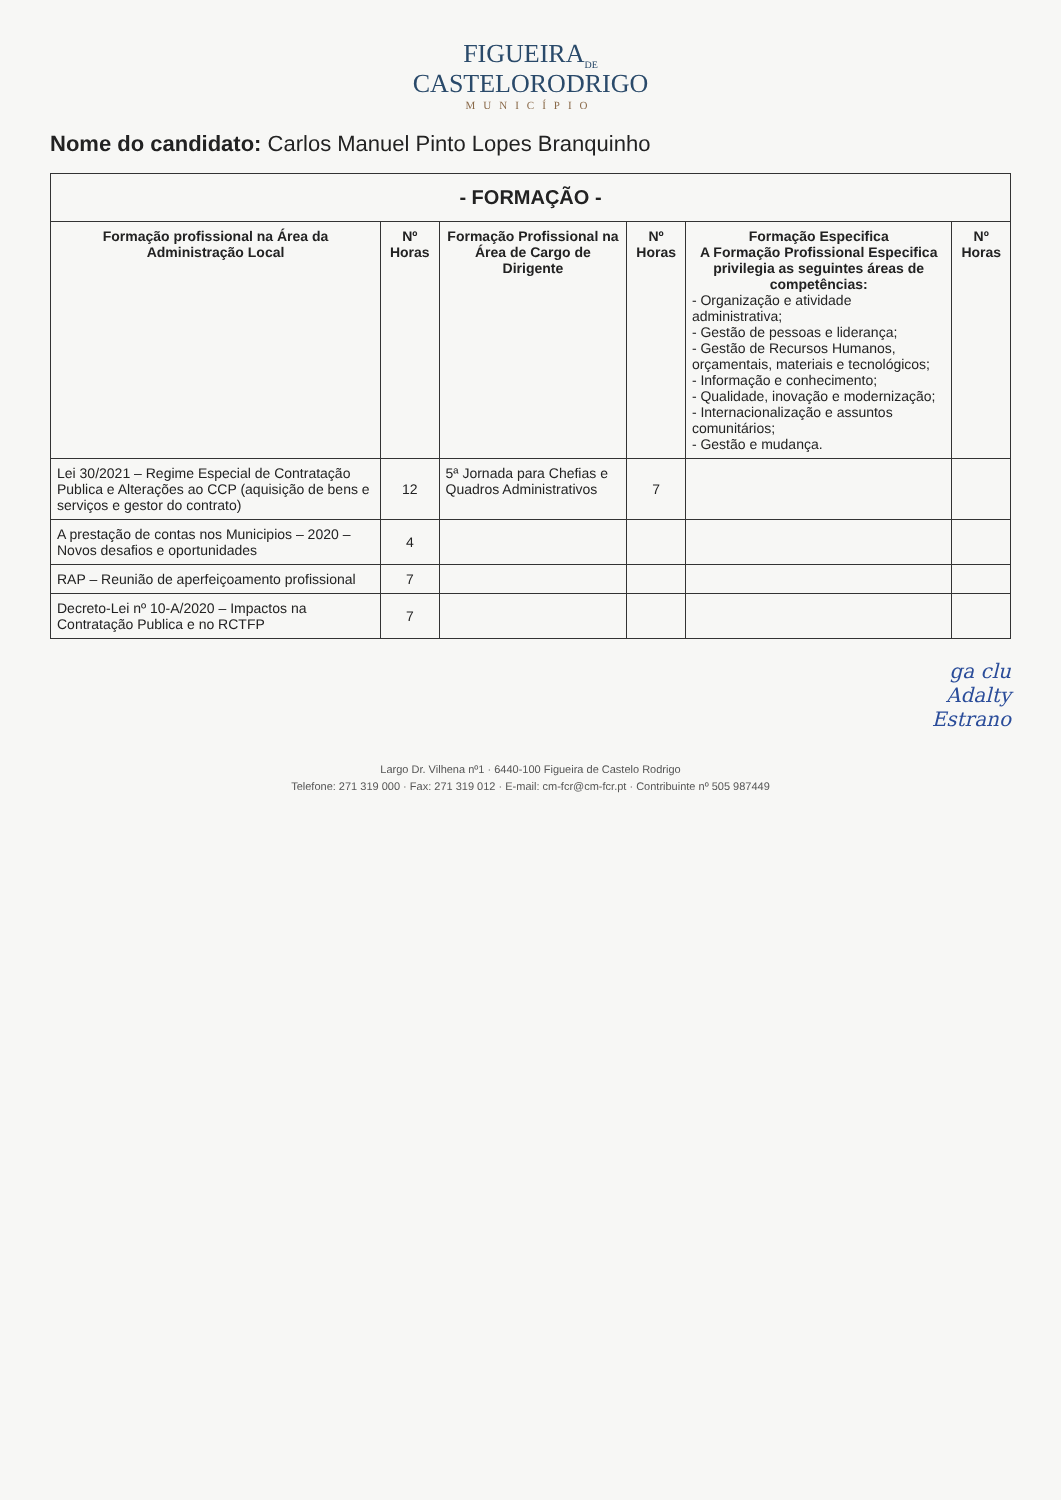FIGUEIRA<sub>DE</sub>
CASTELORODRIGO
MUNICÍPIO
Nome do candidato: Carlos Manuel Pinto Lopes Branquinho
| - FORMAÇÃO - | | | | | |
| --- | --- | --- | --- | --- | --- |
| Formação profissional na Área da Administração Local | Nº Horas | Formação Profissional na Área de Cargo de Dirigente | Nº Horas | Formação Especifica A Formação Profissional Especifica privilegia as seguintes áreas de competências: - Organização e atividade administrativa; - Gestão de pessoas e liderança; - Gestão de Recursos Humanos, orçamentais, materiais e tecnológicos; - Informação e conhecimento; - Qualidade, inovação e modernização; - Internacionalização e assuntos comunitários; - Gestão e mudança. | Nº Horas |
| Lei 30/2021 – Regime Especial de Contratação Publica e Alterações ao CCP (aquisição de bens e serviços e gestor do contrato) | 12 | 5ª Jornada para Chefias e Quadros Administrativos | 7 | | |
| A prestação de contas nos Municipios – 2020 – Novos desafios e oportunidades | 4 | | | | |
| RAP – Reunião de aperfeiçoamento profissional | 7 | | | | |
| Decreto-Lei nº 10-A/2020 – Impactos na Contratação Publica e no RCTFP | 7 | | | | |
ga clu
Adalty
Estrano
Largo Dr. Vilhena nº1 · 6440-100 Figueira de Castelo Rodrigo
Telefone: 271 319 000 · Fax: 271 319 012 · E-mail: cm-fcr@cm-fcr.pt · Contribuinte nº 505 987449